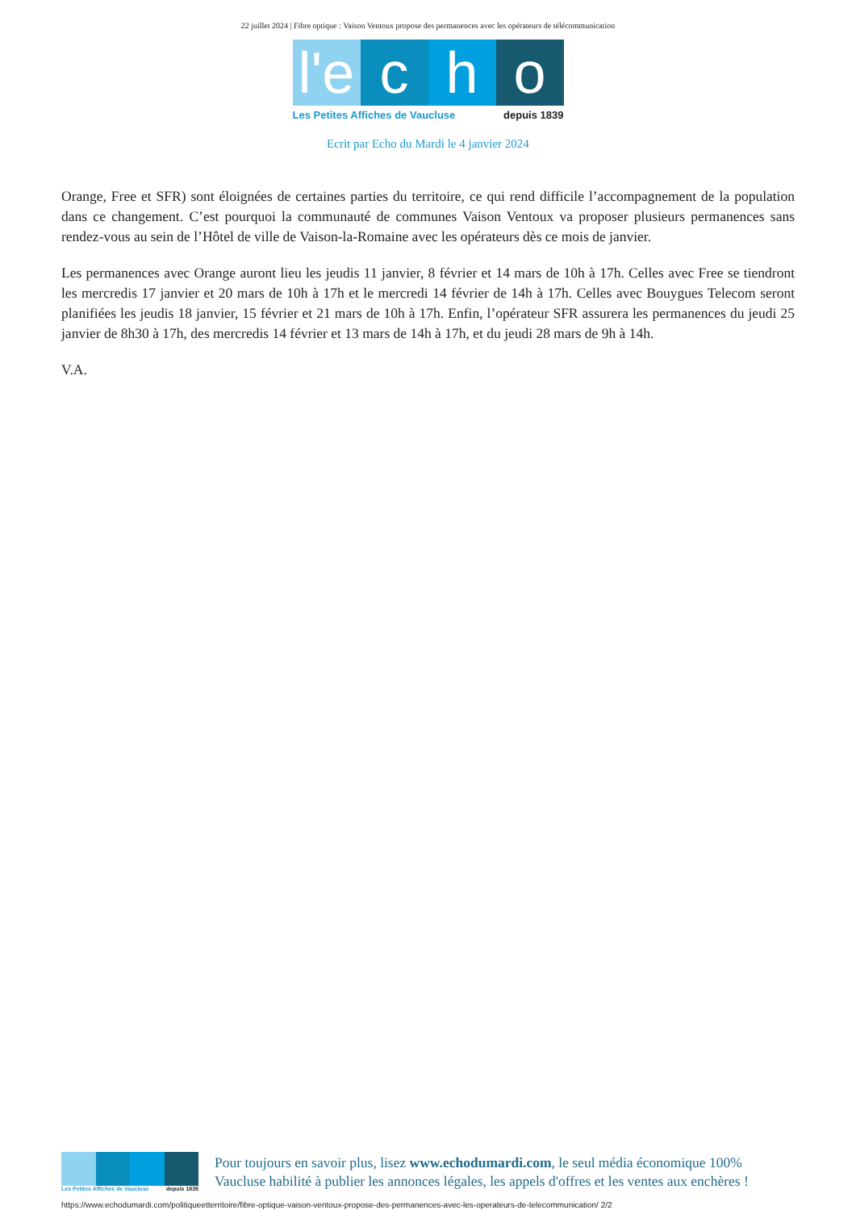22 juillet 2024 | Fibre optique : Vaison Ventoux propose des permanences avec les opérateurs de télécommunication
l'e
c h o
Les Petites Affiches de Vaucluse depuis 1839
Ecrit par Echo du Mardi le 4 janvier 2024
Orange, Free et SFR) sont éloignées de certaines parties du territoire, ce qui rend difficile l’accompagnement de la population dans ce changement. C’est pourquoi la communauté de communes Vaison Ventoux va proposer plusieurs permanences sans rendez-vous au sein de l’Hôtel de ville de Vaison-la-Romaine avec les opérateurs dès ce mois de janvier.
Les permanences avec Orange auront lieu les jeudis 11 janvier, 8 février et 14 mars de 10h à 17h. Celles avec Free se tiendront les mercredis 17 janvier et 20 mars de 10h à 17h et le mercredi 14 février de 14h à 17h. Celles avec Bouygues Telecom seront planifiées les jeudis 18 janvier, 15 février et 21 mars de 10h à 17h. Enfin, l’opérateur SFR assurera les permanences du jeudi 25 janvier de 8h30 à 17h, des mercredis 14 février et 13 mars de 14h à 17h, et du jeudi 28 mars de 9h à 14h.
V.A.
Les Petites Affiches de Vaucluse depuis 1839
Pour toujours en savoir plus, lisez www.echodumardi.com, le seul média économique 100% Vaucluse habilité à publier les annonces légales, les appels d'offres et les ventes aux enchères !
https://www.echodumardi.com/politiqueetterritoire/fibre-optique-vaison-ventoux-propose-des-permanences-avec-les-operateurs-de-telecommunication/ 2/2